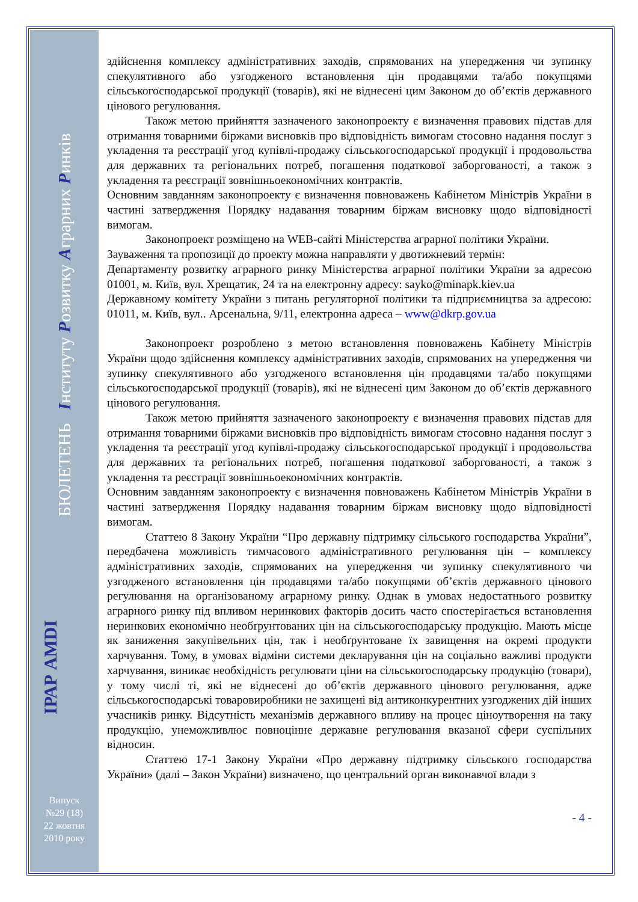БЮЛЕТЕНЬ Інституту Розвитку Аграрних Ринків
ІРАР AMDI
Випуск
№29 (18)
22 жовтня
2010 року
здійснення комплексу адміністративних заходів, спрямованих на упередження чи зупинку спекулятивного або узгодженого встановлення цін продавцями та/або покупцями сільськогосподарської продукції (товарів), які не віднесені цим Законом до об’єктів державного цінового регулювання.
Також метою прийняття зазначеного законопроекту є визначення правових підстав для отримання товарними біржами висновків про відповідність вимогам стосовно надання послуг з укладення та реєстрації угод купівлі-продажу сільськогосподарської продукції і продовольства для державних та регіональних потреб, погашення податкової заборгованості, а також з укладення та реєстрації зовнішньоекономічних контрактів.
Основним завданням законопроекту є визначення повноважень Кабінетом Міністрів України в частині затвердження Порядку надавання товарним біржам висновку щодо відповідності вимогам.
Законопроект розміщено на WEB-сайті Міністерства аграрної політики України.
Зауваження та пропозиції до проекту можна направляти у двотижневий термін:
Департаменту розвитку аграрного ринку Міністерства аграрної політики України за адресою 01001, м. Київ, вул. Хрещатик, 24 та на електронну адресу: sayko@minapk.kiev.ua
Державному комітету України з питань регуляторної політики та підприємництва за адресою: 01011, м. Київ, вул.. Арсенальна, 9/11, електронна адреса – www@dkrp.gov.ua
Законопроект розроблено з метою встановлення повноважень Кабінету Міністрів України щодо здійснення комплексу адміністративних заходів, спрямованих на упередження чи зупинку спекулятивного або узгодженого встановлення цін продавцями та/або покупцями сільськогосподарської продукції (товарів), які не віднесені цим Законом до об’єктів державного цінового регулювання.
Також метою прийняття зазначеного законопроекту є визначення правових підстав для отримання товарними біржами висновків про відповідність вимогам стосовно надання послуг з укладення та реєстрації угод купівлі-продажу сільськогосподарської продукції і продовольства для державних та регіональних потреб, погашення податкової заборгованості, а також з укладення та реєстрації зовнішньоекономічних контрактів.
Основним завданням законопроекту є визначення повноважень Кабінетом Міністрів України в частині затвердження Порядку надавання товарним біржам висновку щодо відповідності вимогам.
Статтею 8 Закону України “Про державну підтримку сільського господарства України”, передбачена можливість тимчасового адміністративного регулювання цін – комплексу адміністративних заходів, спрямованих на упередження чи зупинку спекулятивного чи узгодженого встановлення цін продавцями та/або покупцями об’єктів державного цінового регулювання на організованому аграрному ринку. Однак в умовах недостатнього розвитку аграрного ринку під впливом неринкових факторів досить часто спостерігається встановлення неринкових економічно необґрунтованих цін на сільськогосподарську продукцію. Мають місце як заниження закупівельних цін, так і необґрунтоване їх завищення на окремі продукти харчування. Тому, в умовах відміни системи декларування цін на соціально важливі продукти харчування, виникає необхідність регулювати ціни на сільськогосподарську продукцію (товари), у тому числі ті, які не віднесені до об’єктів державного цінового регулювання, адже сільськогосподарські товаровиробники не захищені від антиконкурентних узгоджених дій інших учасників ринку. Відсутність механізмів державного впливу на процес ціноутворення на таку продукцію, унеможливлює повноцінне державне регулювання вказаної сфери суспільних відносин.
Статтею 17-1 Закону України «Про державну підтримку сільського господарства України» (далі – Закон України) визначено, що центральний орган виконавчої влади з
- 4 -